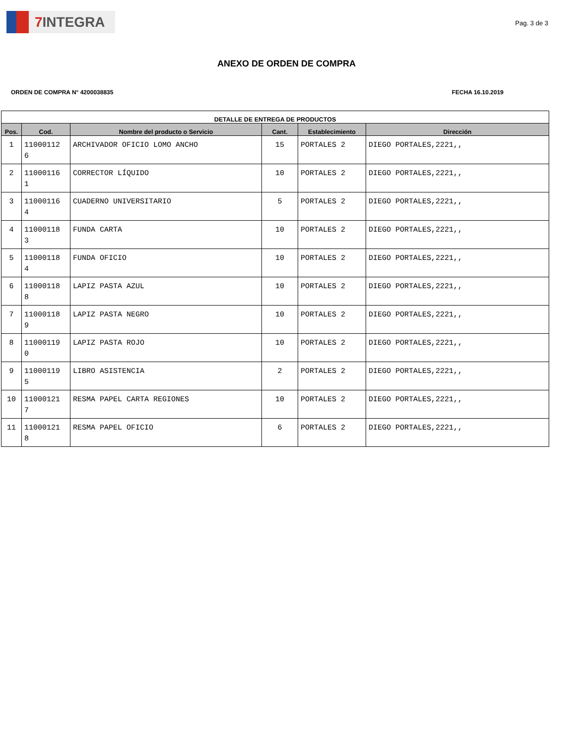7 INTEGRA
Pag. 3 de 3
ANEXO DE ORDEN DE COMPRA
ORDEN DE COMPRA N° 4200038835 FECHA 16.10.2019
| DETALLE DE ENTREGA DE PRODUCTOS | | | | | |
| --- | --- | --- | --- | --- | --- |
| Pos. | Cod. | Nombre del producto o Servicio | Cant. | Establecimiento | Dirección |
| 1 | 11000112 6 | ARCHIVADOR OFICIO LOMO ANCHO | 15 | PORTALES 2 | DIEGO PORTALES,2221,, |
| 2 | 11000116 1 | CORRECTOR LÍQUIDO | 10 | PORTALES 2 | DIEGO PORTALES,2221,, |
| 3 | 11000116 4 | CUADERNO UNIVERSITARIO | 5 | PORTALES 2 | DIEGO PORTALES,2221,, |
| 4 | 11000118 3 | FUNDA CARTA | 10 | PORTALES 2 | DIEGO PORTALES,2221,, |
| 5 | 11000118 4 | FUNDA OFICIO | 10 | PORTALES 2 | DIEGO PORTALES,2221,, |
| 6 | 11000118 8 | LAPIZ PASTA AZUL | 10 | PORTALES 2 | DIEGO PORTALES,2221,, |
| 7 | 11000118 9 | LAPIZ PASTA NEGRO | 10 | PORTALES 2 | DIEGO PORTALES,2221,, |
| 8 | 11000119 0 | LAPIZ PASTA ROJO | 10 | PORTALES 2 | DIEGO PORTALES,2221,, |
| 9 | 11000119 5 | LIBRO ASISTENCIA | 2 | PORTALES 2 | DIEGO PORTALES,2221,, |
| 10 | 11000121 7 | RESMA PAPEL CARTA REGIONES | 10 | PORTALES 2 | DIEGO PORTALES,2221,, |
| 11 | 11000121 8 | RESMA PAPEL OFICIO | 6 | PORTALES 2 | DIEGO PORTALES,2221,, |